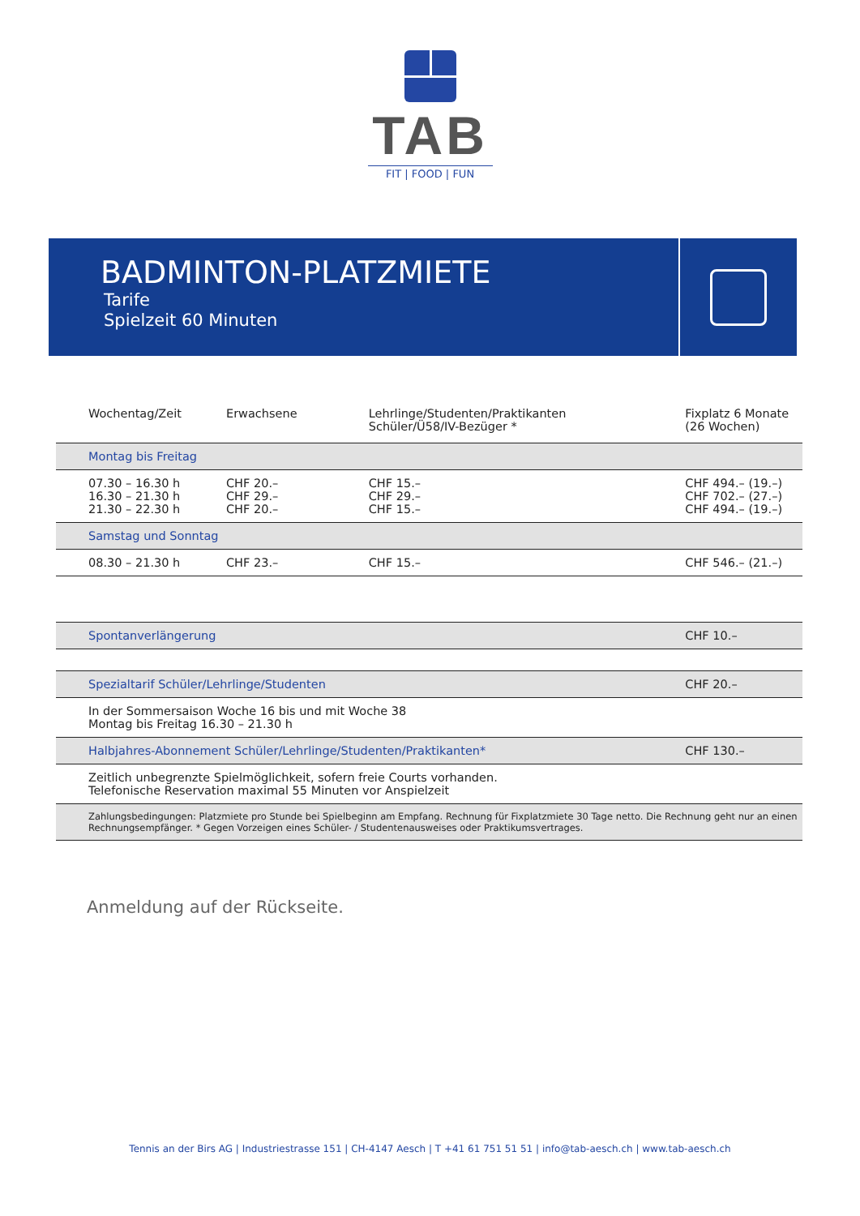TAB
FIT | FOOD | FUN
BADMINTON-PLATZMIETE
Tarife
Spielzeit 60 Minuten
| Wochentag/Zeit | Erwachsene | Lehrlinge/Studenten/Praktikanten Schüler/Ü58/IV-Bezüger * | Fixplatz 6 Monate (26 Wochen) |
| --- | --- | --- | --- |
| Montag bis Freitag | | | |
| 07.30 – 16.30 h 16.30 – 21.30 h 21.30 – 22.30 h | CHF 20.– CHF 29.– CHF 20.– | CHF 15.– CHF 29.– CHF 15.– | CHF 494.– (19.–) CHF 702.– (27.–) CHF 494.– (19.–) |
| Samstag und Sonntag | | | |
| 08.30 – 21.30 h | CHF 23.– | CHF 15.– | CHF 546.– (21.–) |
| Spontanverlängerung | | | CHF 10.– |
| Spezialtarif Schüler/Lehrlinge/Studenten | | | CHF 20.– |
| In der Sommersaison Woche 16 bis und mit Woche 38 Montag bis Freitag 16.30 – 21.30 h | | | |
| Halbjahres-Abonnement Schüler/Lehrlinge/Studenten/Praktikanten* | | | CHF 130.– |
| Zeitlich unbegrenzte Spielmöglichkeit, sofern freie Courts vorhanden. Telefonische Reservation maximal 55 Minuten vor Anspielzeit | | | |
| Zahlungsbedingungen: Platzmiete pro Stunde bei Spielbeginn am Empfang. Rechnung für Fixplatzmiete 30 Tage netto. Die Rechnung geht nur an einen Rechnungsempfänger. * Gegen Vorzeigen eines Schüler- / Studentenausweises oder Praktikumsvertrages. | | | |
Anmeldung auf der Rückseite.
Tennis an der Birs AG | Industriestrasse 151 | CH-4147 Aesch | T +41 61 751 51 51 | info@tab-aesch.ch | www.tab-aesch.ch